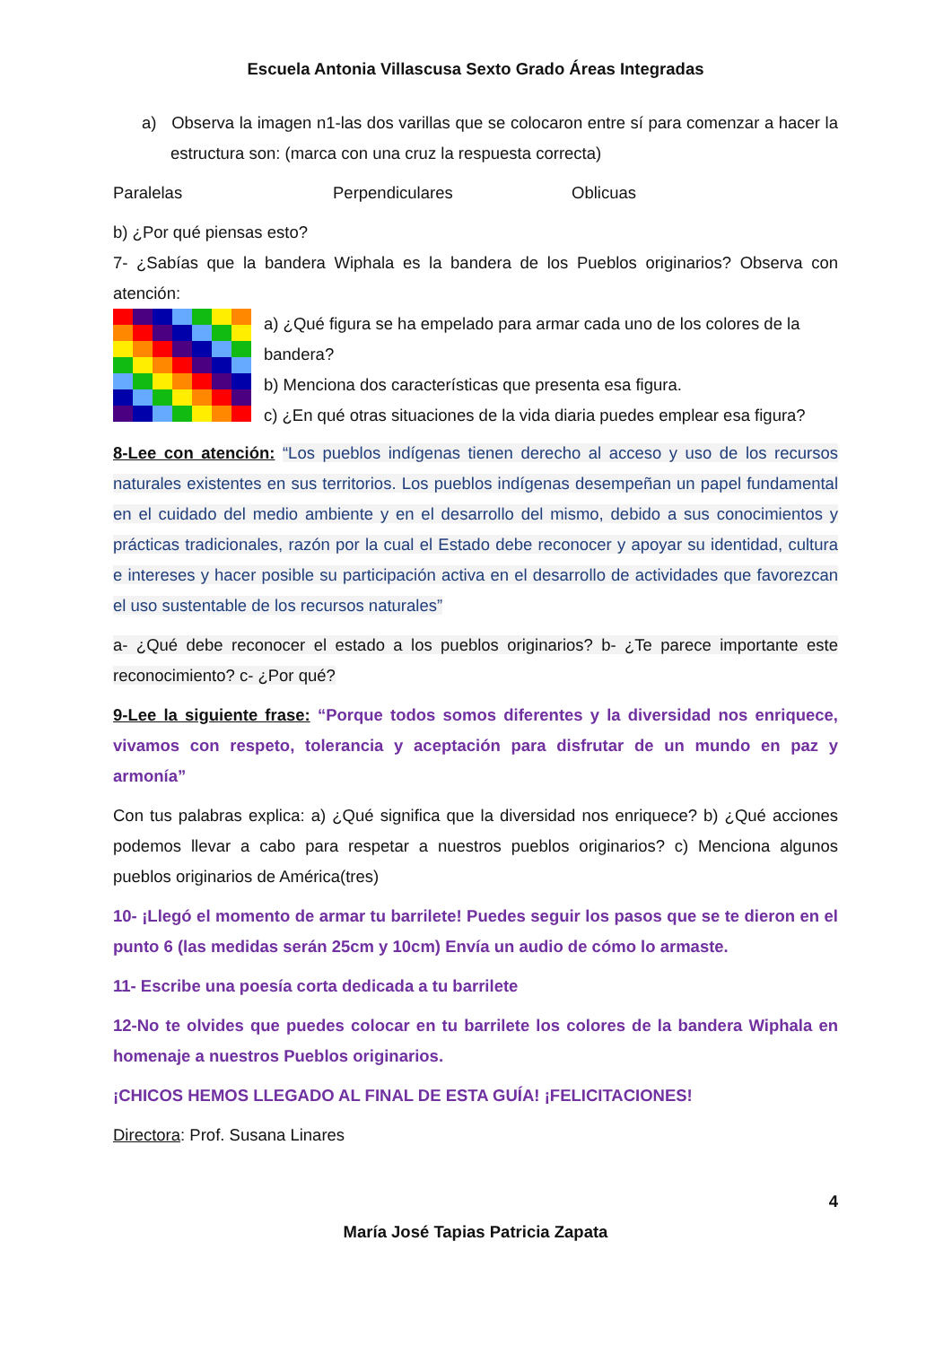Escuela Antonia Villascusa Sexto Grado Áreas Integradas
a) Observa la imagen n1-las dos varillas que se colocaron entre sí para comenzar a hacer la estructura son: (marca con una cruz la respuesta correcta)
Paralelas Perpendiculares Oblicuas
b) ¿Por qué piensas esto?
7- ¿Sabías que la bandera Wiphala es la bandera de los Pueblos originarios? Observa con atención:
a) ¿Qué figura se ha empelado para armar cada uno de los colores de la bandera?
b) Menciona dos características que presenta esa figura.
c) ¿En qué otras situaciones de la vida diaria puedes emplear esa figura?
8-Lee con atención: “Los pueblos indígenas tienen derecho al acceso y uso de los recursos naturales existentes en sus territorios. Los pueblos indígenas desempeñan un papel fundamental en el cuidado del medio ambiente y en el desarrollo del mismo, debido a sus conocimientos y prácticas tradicionales, razón por la cual el Estado debe reconocer y apoyar su identidad, cultura e intereses y hacer posible su participación activa en el desarrollo de actividades que favorezcan el uso sustentable de los recursos naturales”
a- ¿Qué debe reconocer el estado a los pueblos originarios? b- ¿Te parece importante este reconocimiento? c- ¿Por qué?
9-Lee la siguiente frase: “Porque todos somos diferentes y la diversidad nos enriquece, vivamos con respeto, tolerancia y aceptación para disfrutar de un mundo en paz y armonía”
Con tus palabras explica: a) ¿Qué significa que la diversidad nos enriquece? b) ¿Qué acciones podemos llevar a cabo para respetar a nuestros pueblos originarios? c) Menciona algunos pueblos originarios de América(tres)
10- ¡Llegó el momento de armar tu barrilete! Puedes seguir los pasos que se te dieron en el punto 6 (las medidas serán 25cm y 10cm) Envía un audio de cómo lo armaste.
11- Escribe una poesía corta dedicada a tu barrilete
12-No te olvides que puedes colocar en tu barrilete los colores de la bandera Wiphala en homenaje a nuestros Pueblos originarios.
¡CHICOS HEMOS LLEGADO AL FINAL DE ESTA GUÍA! ¡FELICITACIONES!
Directora: Prof. Susana Linares
4
María José Tapias Patricia Zapata